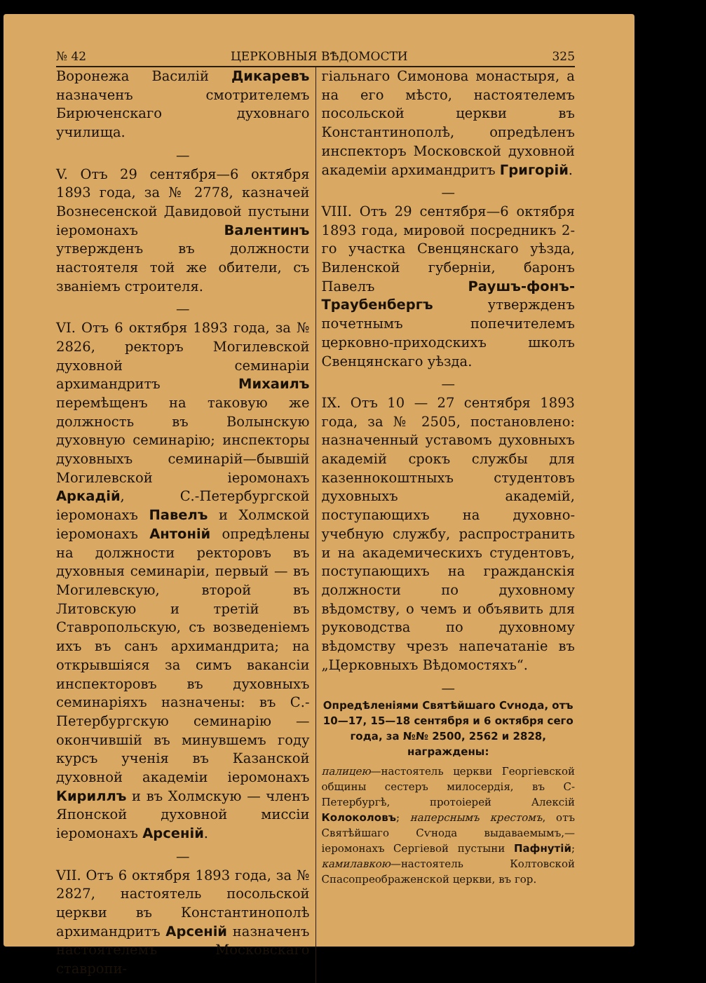№ 42 ЦЕРКОВНЫЯ ВѢДОМОСТИ 325
Воронежа Василій Дикаревъ назначенъ смотрителемъ Бирюченскаго духовнаго училища.
—
V. Отъ 29 сентября—6 октября 1893 года, за № 2778, казначей Вознесенской Давидовой пустыни іеромонахъ Валентинъ утвержденъ въ должности настоятеля той же обители, съ званіемъ строителя.
—
VI. Отъ 6 октября 1893 года, за № 2826, ректоръ Могилевской духовной семинаріи архимандритъ Михаилъ перемѣщенъ на таковую же должность въ Волынскую духовную семинарію; инспекторы духовныхъ семинарій—бывшій Могилевской іеромонахъ Аркадій, С.-Петербургской іеромонахъ Павелъ и Холмской іеромонахъ Антоній опредѣлены на должности ректоровъ въ духовныя семинаріи, первый — въ Могилевскую, второй въ Литовскую и третій въ Ставропольскую, съ возведеніемъ ихъ въ санъ архимандрита; на открывшіяся за симъ вакансіи инспекторовъ въ духовныхъ семинаріяхъ назначены: въ С.-Петербургскую семинарію — окончившій въ минувшемъ году курсъ ученія въ Казанской духовной академіи іеромонахъ Кириллъ и въ Холмскую — членъ Японской духовной миссіи іеромонахъ Арсеній.
—
VII. Отъ 6 октября 1893 года, за № 2827, настоятель посольской церкви въ Константинополѣ архимандритъ Арсеній назначенъ настоятелемъ Московскаго ставропи-
гіальнаго Симонова монастыря, а на его мѣсто, настоятелемъ посольской церкви въ Константинополѣ, опредѣленъ инспекторъ Московской духовной академіи архимандритъ Григорій.
—
VIII. Отъ 29 сентября—6 октября 1893 года, мировой посредникъ 2-го участка Свенцянскаго уѣзда, Виленской губерніи, баронъ Павелъ Раушъ-фонъ-Траубенбергъ утвержденъ почетнымъ попечителемъ церковно-приходскихъ школъ Свенцянскаго уѣзда.
—
IX. Отъ 10 — 27 сентября 1893 года, за № 2505, постановлено: назначенный уставомъ духовныхъ академій срокъ службы для казеннокоштныхъ студентовъ духовныхъ академій, поступающихъ на духовно-учебную службу, распространить и на академическихъ студентовъ, поступающихъ на гражданскія должности по духовному вѣдомству, о чемъ и объявить для руководства по духовному вѣдомству чрезъ напечатаніе въ „Церковныхъ Вѣдомостяхъ“.
—
Опредѣленіями Святѣйшаго Сѵнода, отъ 10—17, 15—18 сентября и 6 октября сего года, за №№ 2500, 2562 и 2828, награждены:
палицею—настоятель церкви Георгіевской общины сестеръ милосердія, въ С-Петербургѣ, протоіерей Алексій Колоколовъ; наперснымъ крестомъ, отъ Святѣйшаго Сѵнода выдаваемымъ,—іеромонахъ Сергіевой пустыни Пафнутій; камилавкою—настоятель Колтовской Спасопреображенской церкви, въ гор.